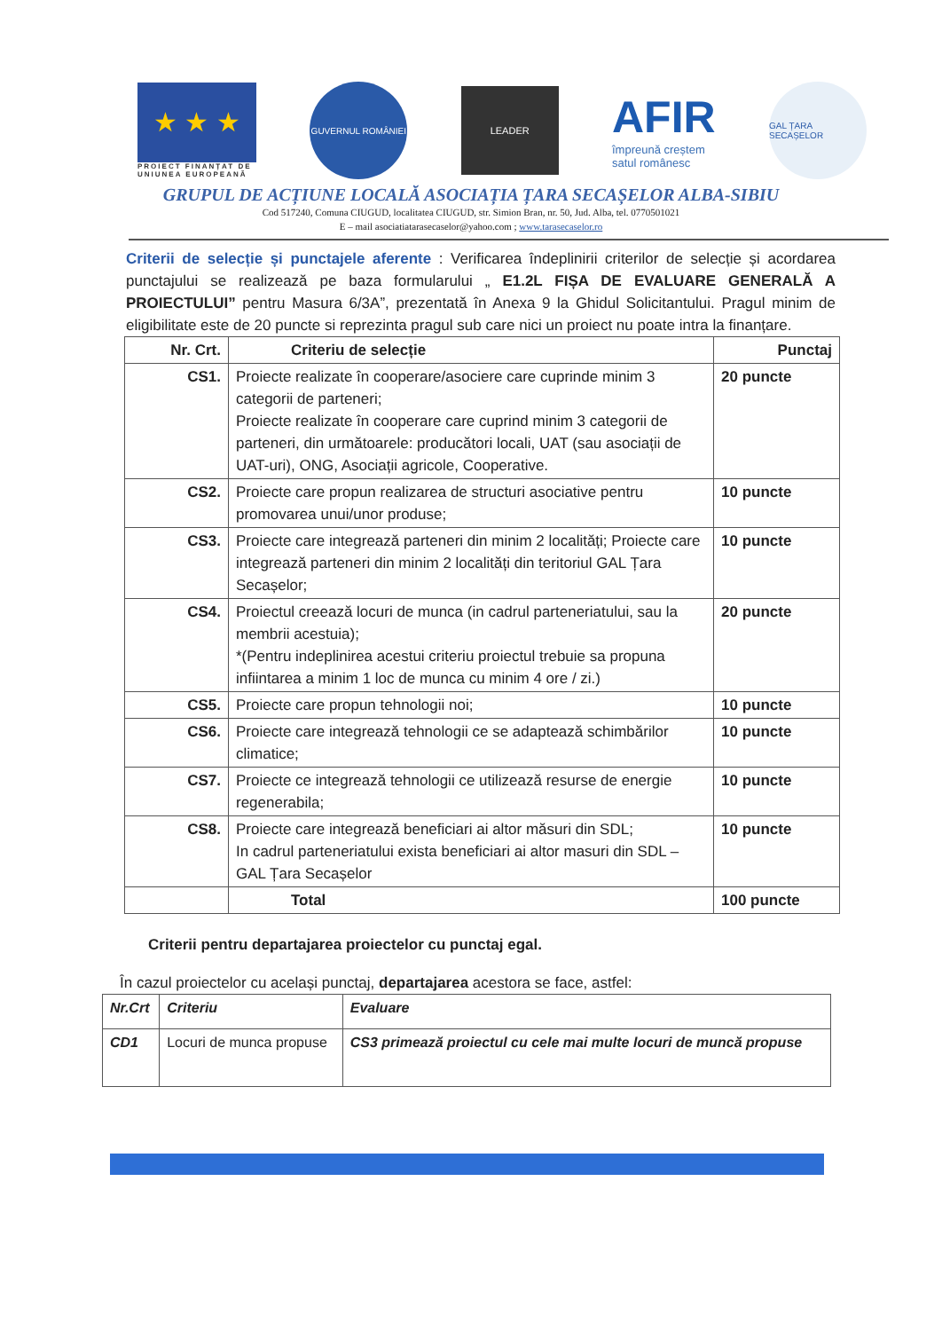★ ★ ★
PROIECT FINANȚAT DE
UNIUNEA EUROPEANĂ
GUVERNUL ROMÂNIEI
LEADER
AFIR
împreună creștem
satul românesc
GAL ȚARA SECAȘELOR
GRUPUL DE ACȚIUNE LOCALĂ ASOCIAȚIA ȚARA SECAȘELOR ALBA-SIBIU
Cod 517240, Comuna CIUGUD, localitatea CIUGUD, str. Simion Bran, nr. 50, Jud. Alba, tel. 0770501021
E – mail asociatiatarasecaselor@yahoo.com ; www.tarasecaselor.ro
Criterii de selecție și punctajele aferente : Verificarea îndeplinirii criterilor de selecție și acordarea punctajului se realizează pe baza formularului „ E1.2L FIȘA DE EVALUARE GENERALĂ A PROIECTULUI” pentru Masura 6/3A”, prezentată în Anexa 9 la Ghidul Solicitantului. Pragul minim de eligibilitate este de 20 puncte si reprezinta pragul sub care nici un proiect nu poate intra la finanțare.
| Nr. Crt. | Criteriu de selecție | Punctaj |
| CS1. | Proiecte realizate în cooperare/asociere care cuprinde minim 3 categorii de parteneri; Proiecte realizate în cooperare care cuprind minim 3 categorii de parteneri, din următoarele: producători locali, UAT (sau asociații de UAT-uri), ONG, Asociații agricole, Cooperative. | 20 puncte |
| CS2. | Proiecte care propun realizarea de structuri asociative pentru promovarea unui/unor produse; | 10 puncte |
| CS3. | Proiecte care integrează parteneri din minim 2 localități; Proiecte care integrează parteneri din minim 2 localități din teritoriul GAL Țara Secașelor; | 10 puncte |
| CS4. | Proiectul creează locuri de munca (in cadrul parteneriatului, sau la membrii acestuia); *(Pentru indeplinirea acestui criteriu proiectul trebuie sa propuna infiintarea a minim 1 loc de munca cu minim 4 ore / zi.) | 20 puncte |
| CS5. | Proiecte care propun tehnologii noi; | 10 puncte |
| CS6. | Proiecte care integrează tehnologii ce se adaptează schimbărilor climatice; | 10 puncte |
| CS7. | Proiecte ce integrează tehnologii ce utilizează resurse de energie regenerabila; | 10 puncte |
| CS8. | Proiecte care integrează beneficiari ai altor măsuri din SDL; In cadrul parteneriatului exista beneficiari ai altor masuri din SDL –GAL Țara Secașelor | 10 puncte |
| | Total | 100 puncte |
Criterii pentru departajarea proiectelor cu punctaj egal.
În cazul proiectelor cu același punctaj, departajarea acestora se face, astfel:
| Nr.Crt | Criteriu | Evaluare |
| --- | --- | --- |
| CD1 | Locuri de munca propuse | CS3 primează proiectul cu cele mai multe locuri de muncă propuse |